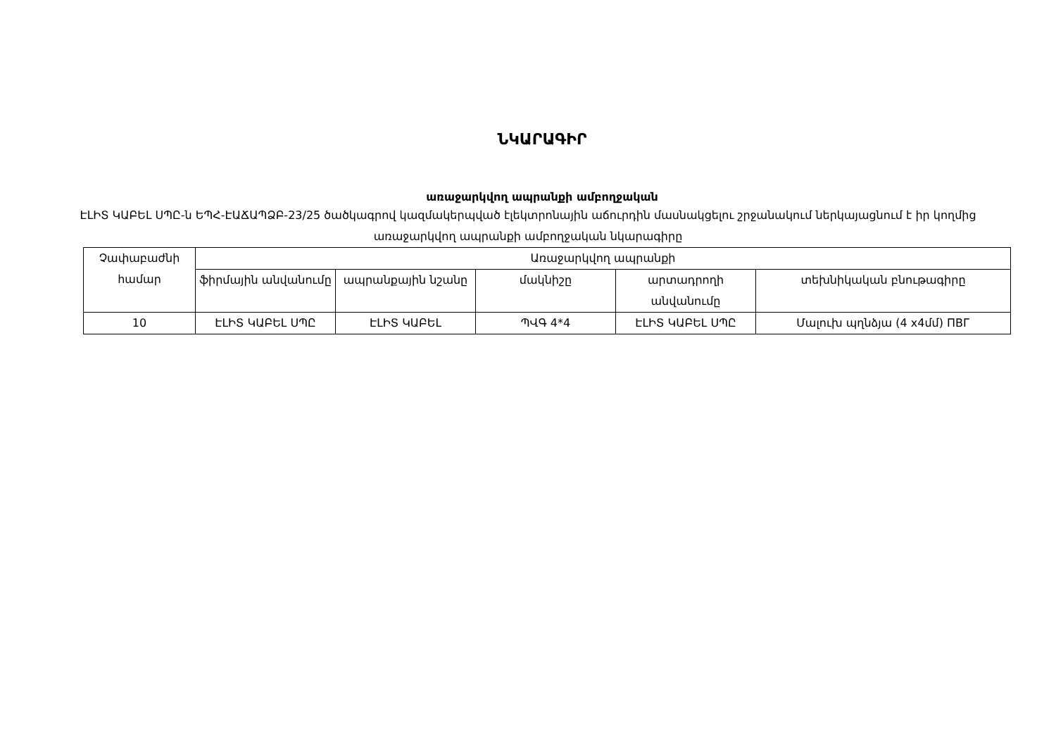ՆԿԱՐԱԳԻՐ
առաջարկվող ապրանքի ամբողջական
ԷԼԻՏ ԿԱԲԵԼ ՍՊԸ-ն ԵՊՀ-ԷԱՃԱՊՁԲ-23/25 ծածկագրով կազմակերպված էլեկտրոնային աճուրդին մասնակցելու շրջանակում ներկայացնում է իր կողմից առաջարկվող ապրանքի ամբողջական նկարագիրը
| Չափաբաժնի համար | Առաջարկվող ապրանքի | | | | |
| --- | --- | --- | --- | --- | --- |
| | ֆիրմային անվանումը | ապրանքային նշանը | մակնիշը | արտադրողի անվանումը | տեխնիկական բնութագիրը |
| 10 | ԷԼԻՏ ԿԱԲԵԼ ՍՊԸ | ԷԼԻՏ ԿԱԲԵԼ | ՊՎԳ 4*4 | ԷԼԻՏ ԿԱԲԵԼ ՍՊԸ | Մալուխ պղնձյա (4 x4մմ) ПВГ |